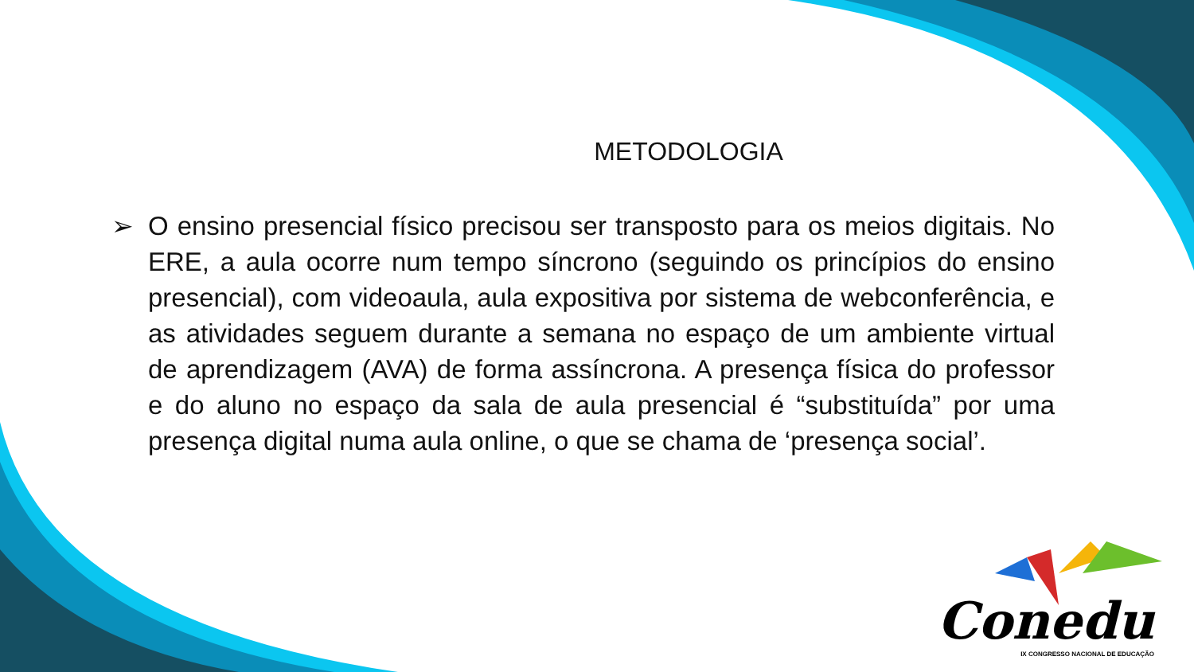METODOLOGIA
➢ O ensino presencial físico precisou ser transposto para os meios digitais. No ERE, a aula ocorre num tempo síncrono (seguindo os princípios do ensino presencial), com videoaula, aula expositiva por sistema de webconferência, e as atividades seguem durante a semana no espaço de um ambiente virtual de aprendizagem (AVA) de forma assíncrona. A presença física do professor e do aluno no espaço da sala de aula presencial é “substituída” por uma presença digital numa aula online, o que se chama de ‘presença social’.
Conedu
IX CONGRESSO NACIONAL DE EDUCAÇÃO